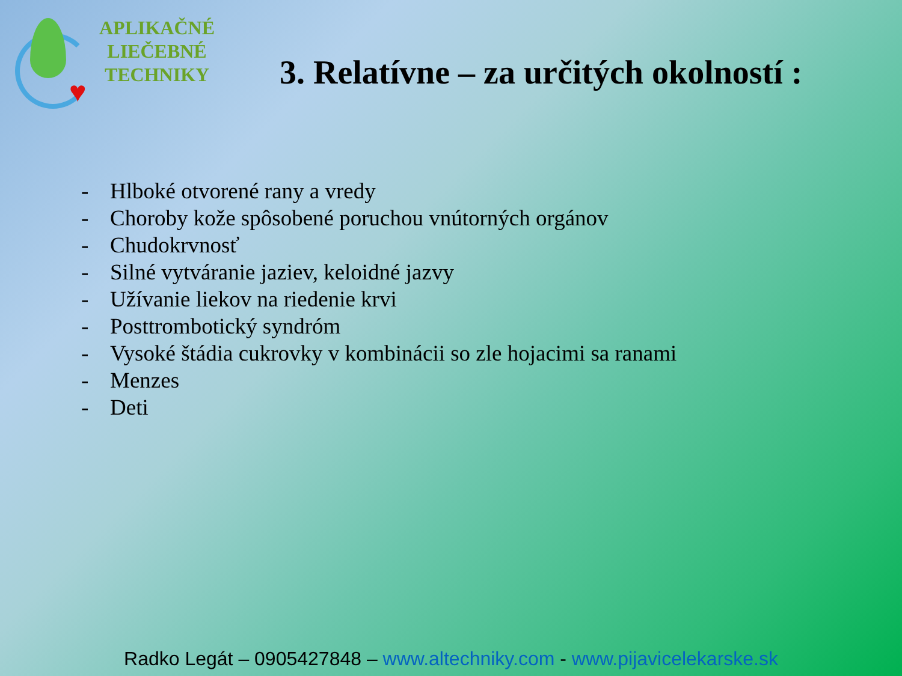♥
APLIKAČNÉ
LIEČEBNÉ
TECHNIKY
3. Relatívne – za určitých okolností :
- Hlboké otvorené rany a vredy
- Choroby kože spôsobené poruchou vnútorných orgánov
- Chudokrvnosť
- Silné vytváranie jaziev, keloidné jazvy
- Užívanie liekov na riedenie krvi
- Posttrombotický syndróm
- Vysoké štádia cukrovky v kombinácii so zle hojacimi sa ranami
- Menzes
- Deti
Radko Legát – 0905427848 – www.altechniky.com - www.pijavicelekarske.sk